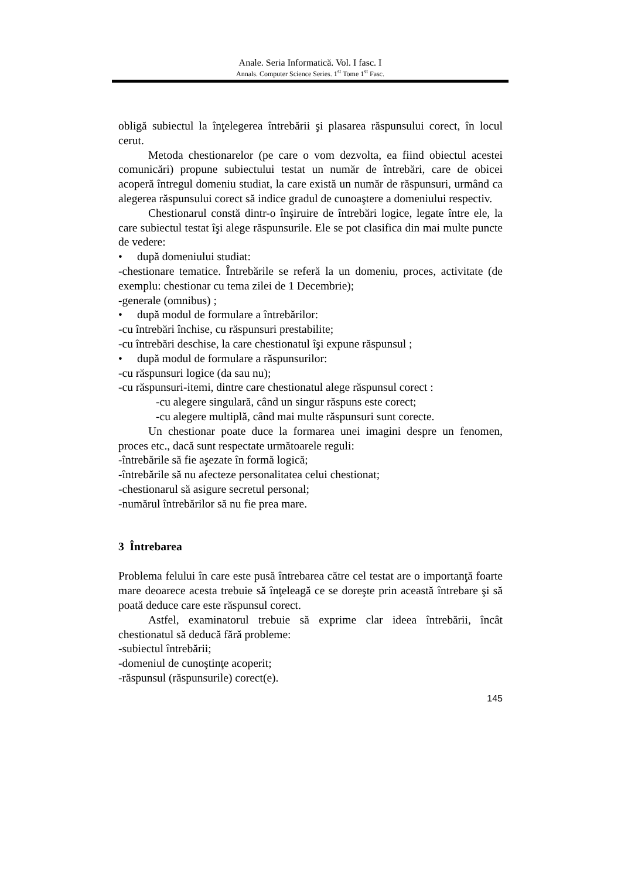Anale. Seria Informatică. Vol. I fasc. I
Annals. Computer Science Series. 1<sup>st</sup> Tome 1<sup>st</sup> Fasc.
obligă subiectul la înţelegerea întrebării şi plasarea răspunsului corect, în locul cerut.
Metoda chestionarelor (pe care o vom dezvolta, ea fiind obiectul acestei comunicări) propune subiectului testat un număr de întrebări, care de obicei acoperă întregul domeniu studiat, la care există un număr de răspunsuri, urmând ca alegerea răspunsului corect să indice gradul de cunoaştere a domeniului respectiv.
Chestionarul constă dintr-o înşiruire de întrebări logice, legate între ele, la care subiectul testat îşi alege răspunsurile. Ele se pot clasifica din mai multe puncte de vedere:
• după domeniului studiat:
-chestionare tematice. Întrebările se referă la un domeniu, proces, activitate (de exemplu: chestionar cu tema zilei de 1 Decembrie);
-generale (omnibus) ;
• după modul de formulare a întrebărilor:
-cu întrebări închise, cu răspunsuri prestabilite;
-cu întrebări deschise, la care chestionatul îşi expune răspunsul ;
• după modul de formulare a răspunsurilor:
-cu răspunsuri logice (da sau nu);
-cu răspunsuri-itemi, dintre care chestionatul alege răspunsul corect :
-cu alegere singulară, când un singur răspuns este corect;
-cu alegere multiplă, când mai multe răspunsuri sunt corecte.
Un chestionar poate duce la formarea unei imagini despre un fenomen, proces etc., dacă sunt respectate următoarele reguli:
-întrebările să fie aşezate în formă logică;
-întrebările să nu afecteze personalitatea celui chestionat;
-chestionarul să asigure secretul personal;
-numărul întrebărilor să nu fie prea mare.
3 Întrebarea
Problema felului în care este pusă întrebarea către cel testat are o importanţă foarte mare deoarece acesta trebuie să înţeleagă ce se doreşte prin această întrebare şi să poată deduce care este răspunsul corect.
Astfel, examinatorul trebuie să exprime clar ideea întrebării, încât chestionatul să deducă fără probleme:
-subiectul întrebării;
-domeniul de cunoştinţe acoperit;
-răspunsul (răspunsurile) corect(e).
145